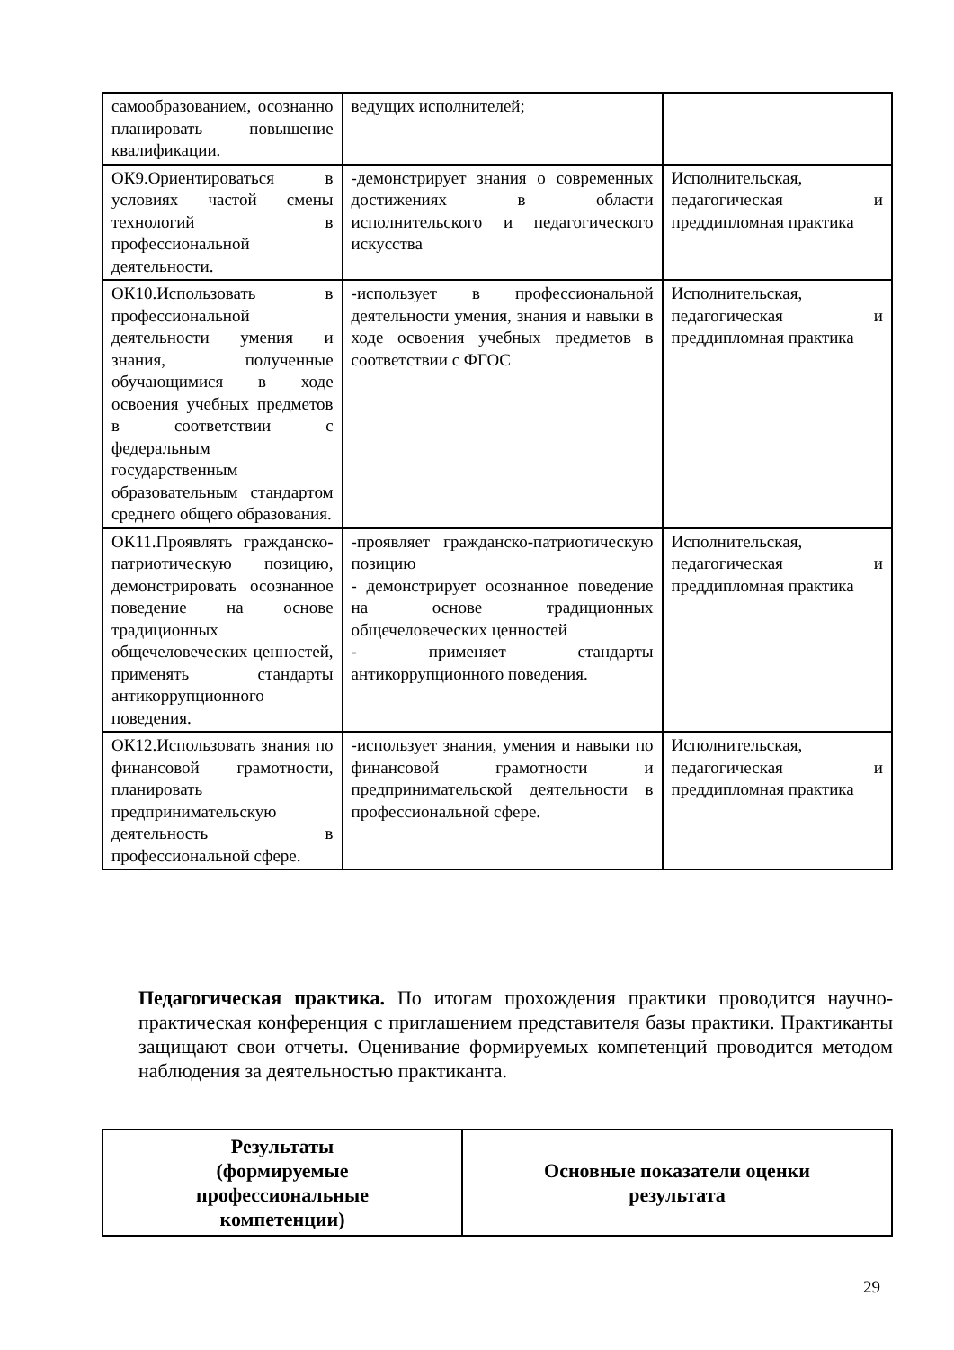| самообразованием, осознанно планировать повышение квалификации. | ведущих исполнителей; | |
| ОК9.Ориентироваться в условиях частой смены технологий в профессиональной деятельности. | -демонстрирует знания о современных достижениях в области исполнительского и педагогического искусства | Исполнительская, педагогическая и преддипломная практика |
| ОК10.Использовать в профессиональной деятельности умения и знания, полученные обучающимися в ходе освоения учебных предметов в соответствии с федеральным государственным образовательным стандартом среднего общего образования. | -использует в профессиональной деятельности умения, знания и навыки в ходе освоения учебных предметов в соответствии с ФГОС | Исполнительская, педагогическая и преддипломная практика |
| ОК11.Проявлять гражданско-патриотическую позицию, демонстрировать осознанное поведение на основе традиционных общечеловеческих ценностей, применять стандарты антикоррупционного поведения. | -проявляет гражданско-патриотическую позицию - демонстрирует осознанное поведение на основе традиционных общечеловеческих ценностей - применяет стандарты антикоррупционного поведения. | Исполнительская, педагогическая и преддипломная практика |
| ОК12.Использовать знания по финансовой грамотности, планировать предпринимательскую деятельность в профессиональной сфере. | -использует знания, умения и навыки по финансовой грамотности и предпринимательской деятельности в профессиональной сфере. | Исполнительская, педагогическая и преддипломная практика |
Педагогическая практика. По итогам прохождения практики проводится научно-практическая конференция с приглашением представителя базы практики. Практиканты защищают свои отчеты. Оценивание формируемых компетенций проводится методом наблюдения за деятельностью практиканта.
| Результаты (формируемые профессиональные компетенции) | Основные показатели оценки результата |
| --- | --- |
29